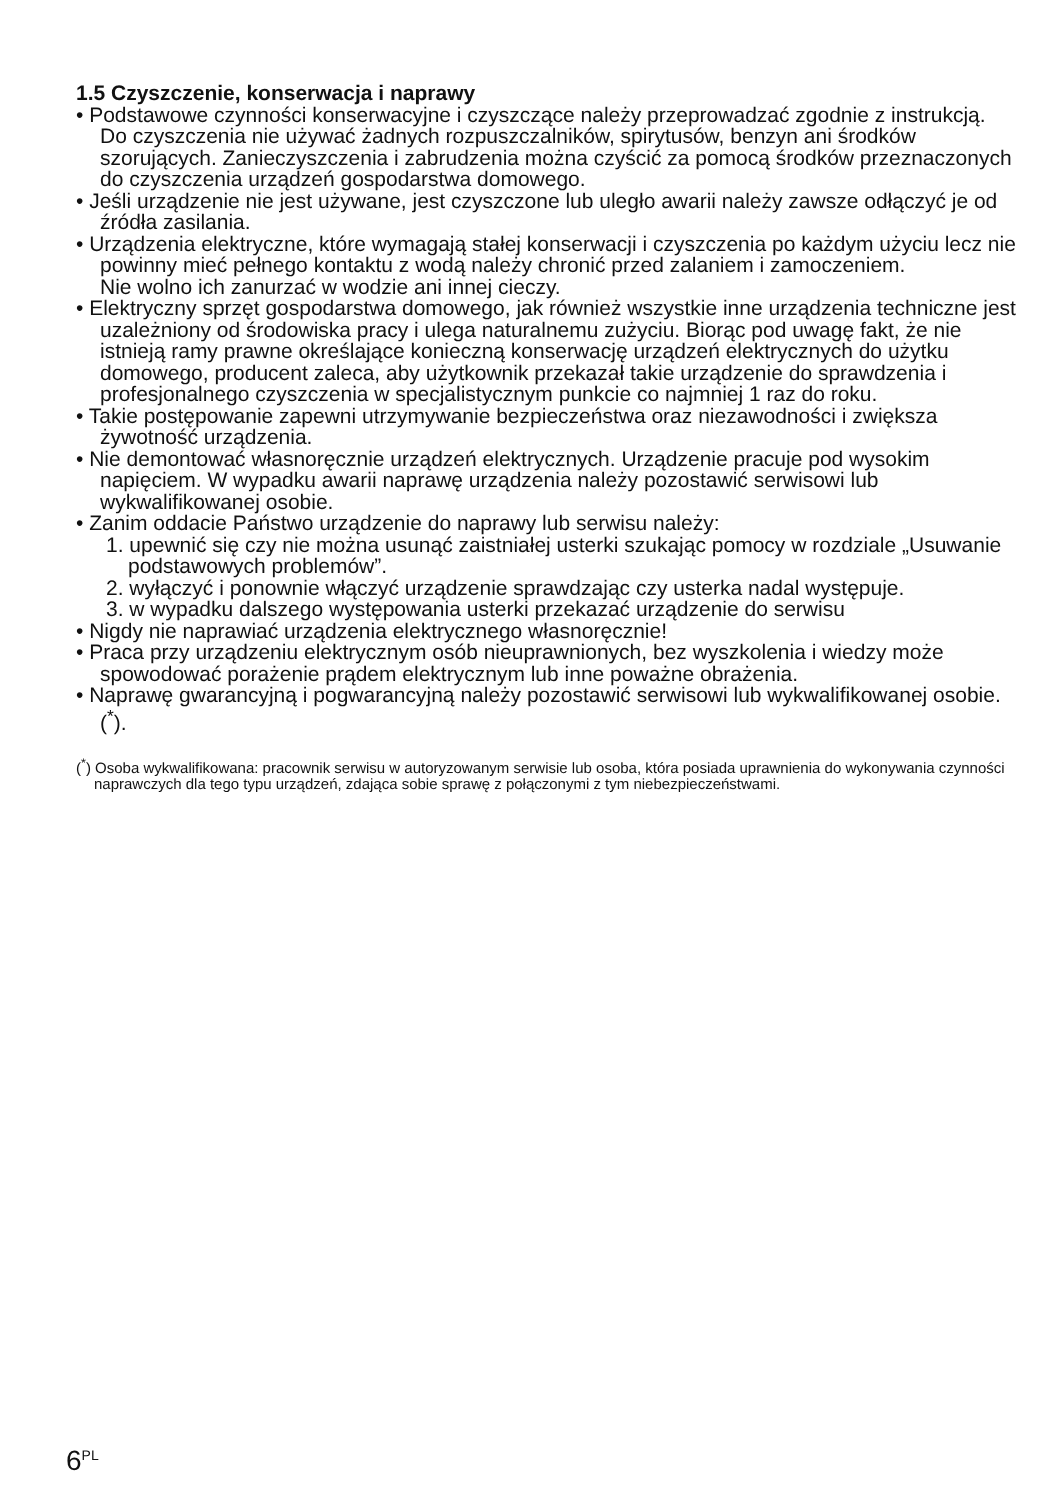1.5 Czyszczenie, konserwacja i naprawy
• Podstawowe czynności konserwacyjne i czyszczące należy przeprowadzać zgodnie z instrukcją. Do czyszczenia nie używać żadnych rozpuszczalników, spirytusów, benzyn ani środków szorujących. Zanieczyszczenia i zabrudzenia można czyścić za pomocą środków przeznaczonych do czyszczenia urządzeń gospodarstwa domowego.
• Jeśli urządzenie nie jest używane, jest czyszczone lub uległo awarii należy zawsze odłączyć je od źródła zasilania.
• Urządzenia elektryczne, które wymagają stałej konserwacji i czyszczenia po każdym użyciu lecz nie powinny mieć pełnego kontaktu z wodą należy chronić przed zalaniem i zamoczeniem.
Nie wolno ich zanurzać w wodzie ani innej cieczy.
• Elektryczny sprzęt gospodarstwa domowego, jak również wszystkie inne urządzenia techniczne jest uzależniony od środowiska pracy i ulega naturalnemu zużyciu. Biorąc pod uwagę fakt, że nie istnieją ramy prawne określające konieczną konserwację urządzeń elektrycznych do użytku domowego, producent zaleca, aby użytkownik przekazał takie urządzenie do sprawdzenia i profesjonalnego czyszczenia w specjalistycznym punkcie co najmniej 1 raz do roku.
• Takie postępowanie zapewni utrzymywanie bezpieczeństwa oraz niezawodności i zwiększa żywotność urządzenia.
• Nie demontować własnoręcznie urządzeń elektrycznych. Urządzenie pracuje pod wysokim napięciem. W wypadku awarii naprawę urządzenia należy pozostawić serwisowi lub wykwalifikowanej osobie.
• Zanim oddacie Państwo urządzenie do naprawy lub serwisu należy:
1. upewnić się czy nie można usunąć zaistniałej usterki szukając pomocy w rozdziale „Usuwanie podstawowych problemów”.
2. wyłączyć i ponownie włączyć urządzenie sprawdzając czy usterka nadal występuje.
3. w wypadku dalszego występowania usterki przekazać urządzenie do serwisu
• Nigdy nie naprawiać urządzenia elektrycznego własnoręcznie!
• Praca przy urządzeniu elektrycznym osób nieuprawnionych, bez wyszkolenia i wiedzy może spowodować porażenie prądem elektrycznym lub inne poważne obrażenia.
• Naprawę gwarancyjną i pogwarancyjną należy pozostawić serwisowi lub wykwalifikowanej osobie.(<sup>*</sup>).
(<sup>*</sup>) Osoba wykwalifikowana: pracownik serwisu w autoryzowanym serwisie lub osoba, która posiada uprawnienia do wykonywania czynności naprawczych dla tego typu urządzeń, zdająca sobie sprawę z połączonymi z tym niebezpieczeństwami.
6<sup>PL</sup>